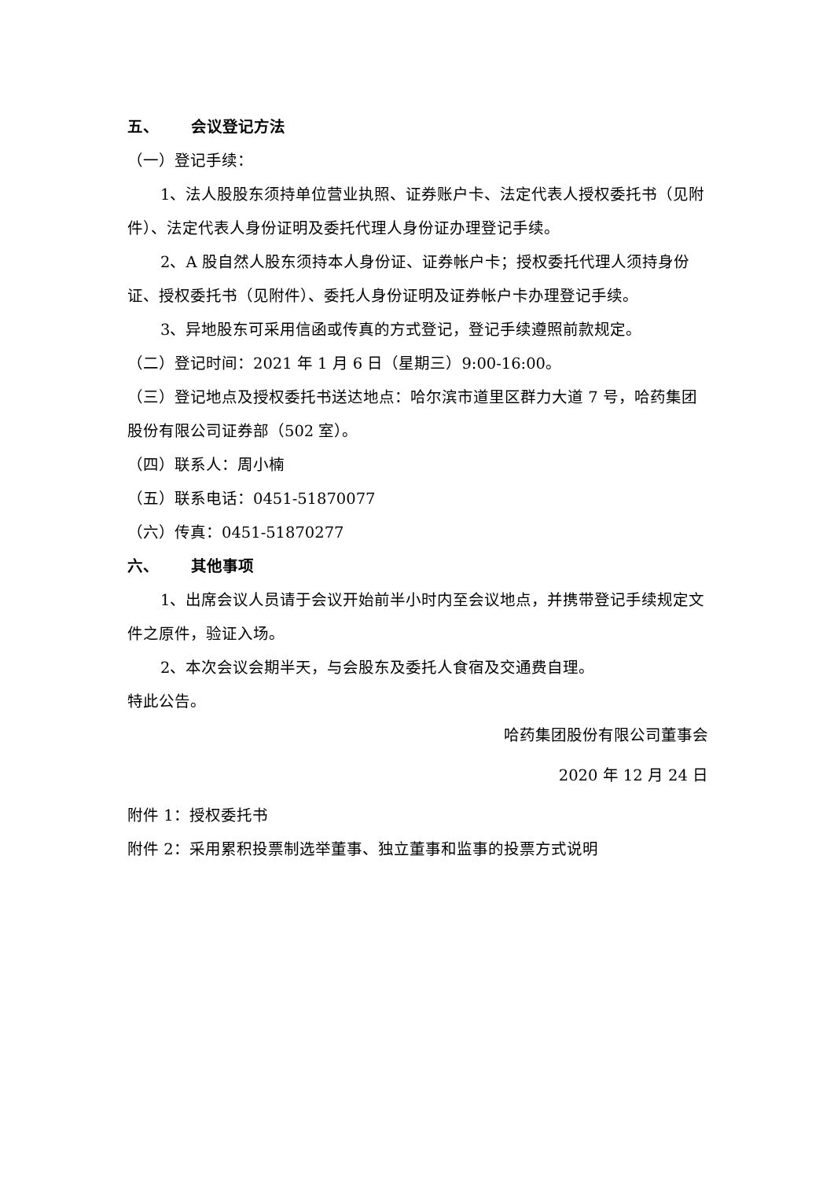五、 会议登记方法
（一）登记手续：
1、法人股股东须持单位营业执照、证券账户卡、法定代表人授权委托书（见附件）、法定代表人身份证明及委托代理人身份证办理登记手续。
2、A 股自然人股东须持本人身份证、证券帐户卡；授权委托代理人须持身份证、授权委托书（见附件）、委托人身份证明及证券帐户卡办理登记手续。
3、异地股东可采用信函或传真的方式登记，登记手续遵照前款规定。
（二）登记时间：2021 年 1 月 6 日（星期三）9:00-16:00。
（三）登记地点及授权委托书送达地点：哈尔滨市道里区群力大道 7 号，哈药集团股份有限公司证券部（502 室）。
（四）联系人：周小楠
（五）联系电话：0451-51870077
（六）传真：0451-51870277
六、 其他事项
1、出席会议人员请于会议开始前半小时内至会议地点，并携带登记手续规定文件之原件，验证入场。
2、本次会议会期半天，与会股东及委托人食宿及交通费自理。
特此公告。
哈药集团股份有限公司董事会
2020 年 12 月 24 日
附件 1：授权委托书
附件 2：采用累积投票制选举董事、独立董事和监事的投票方式说明